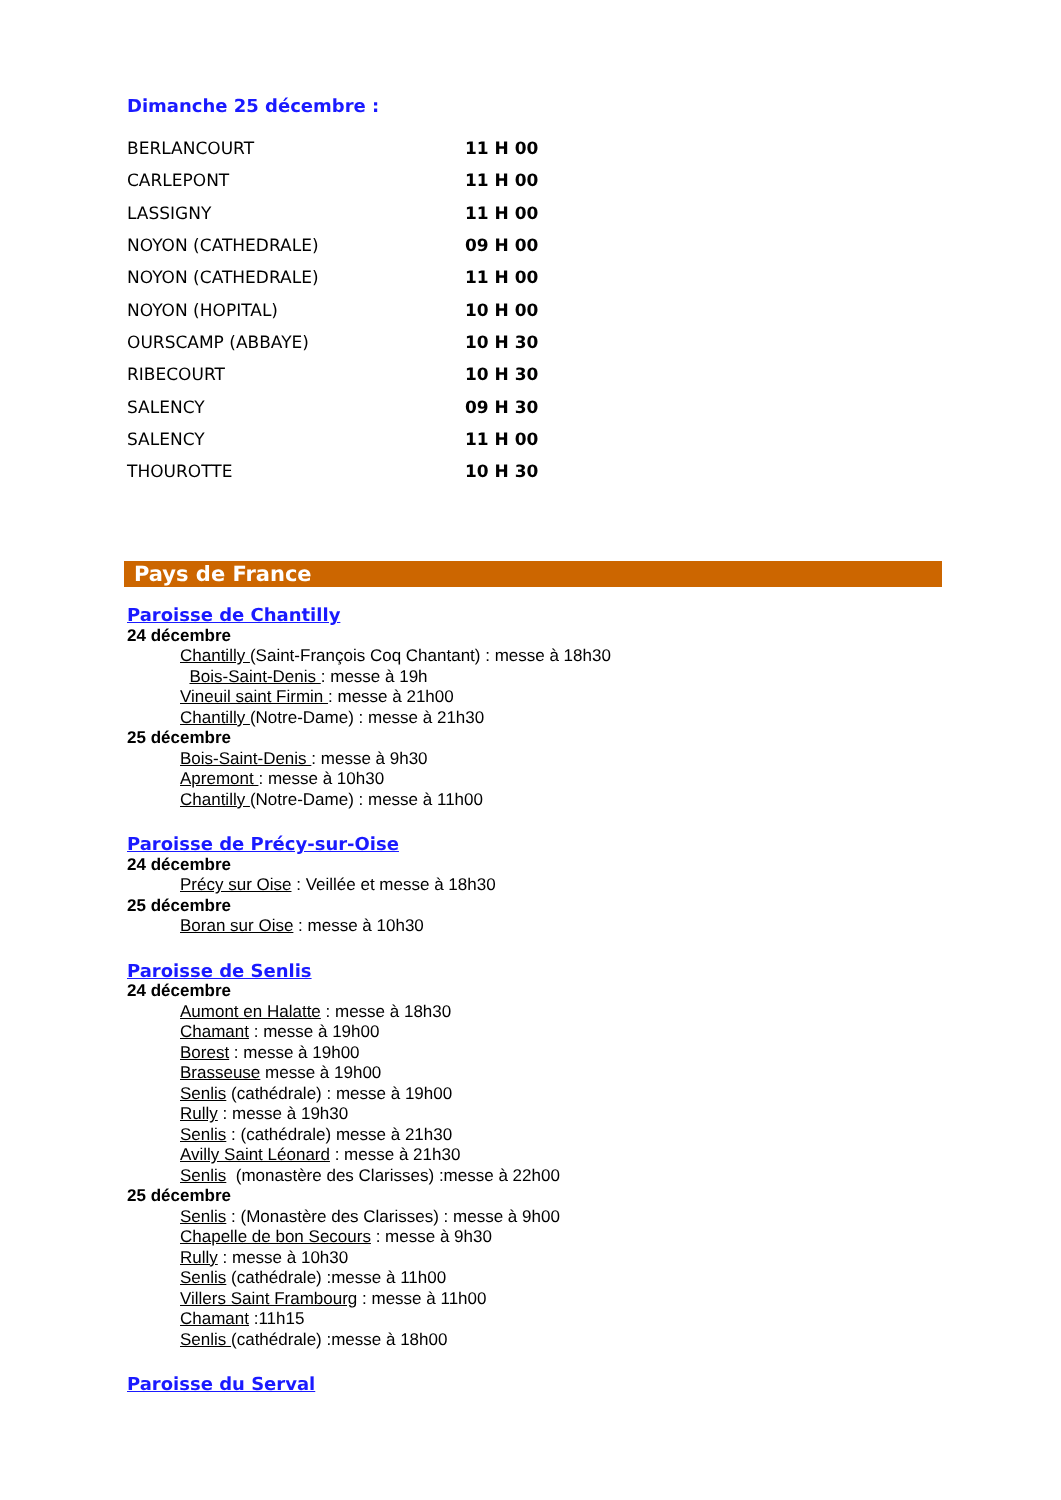Dimanche 25 décembre :
| BERLANCOURT | 11 H 00 |
| CARLEPONT | 11 H 00 |
| LASSIGNY | 11 H 00 |
| NOYON (CATHEDRALE) | 09 H 00 |
| NOYON (CATHEDRALE) | 11 H 00 |
| NOYON (HOPITAL) | 10 H 00 |
| OURSCAMP (ABBAYE) | 10 H 30 |
| RIBECOURT | 10 H 30 |
| SALENCY | 09 H 30 |
| SALENCY | 11 H 00 |
| THOUROTTE | 10 H 30 |
Pays de France
Paroisse de Chantilly
24 décembre
Chantilly (Saint-François Coq Chantant) : messe à 18h30
Bois-Saint-Denis : messe à 19h
Vineuil saint Firmin : messe à 21h00
Chantilly (Notre-Dame) : messe à 21h30
25 décembre
Bois-Saint-Denis : messe à 9h30
Apremont : messe à 10h30
Chantilly (Notre-Dame) : messe à 11h00
Paroisse de Précy-sur-Oise
24 décembre
Précy sur Oise : Veillée et messe à 18h30
25 décembre
Boran sur Oise : messe à 10h30
Paroisse de Senlis
24 décembre
Aumont en Halatte : messe à 18h30
Chamant : messe à 19h00
Borest : messe à 19h00
Brasseuse messe à 19h00
Senlis (cathédrale) : messe à 19h00
Rully : messe à 19h30
Senlis : (cathédrale) messe à 21h30
Avilly Saint Léonard : messe à 21h30
Senlis (monastère des Clarisses) :messe à 22h00
25 décembre
Senlis : (Monastère des Clarisses) : messe à 9h00
Chapelle de bon Secours : messe à 9h30
Rully : messe à 10h30
Senlis (cathédrale) :messe à 11h00
Villers Saint Frambourg : messe à 11h00
Chamant :11h15
Senlis (cathédrale) :messe à 18h00
Paroisse du Serval